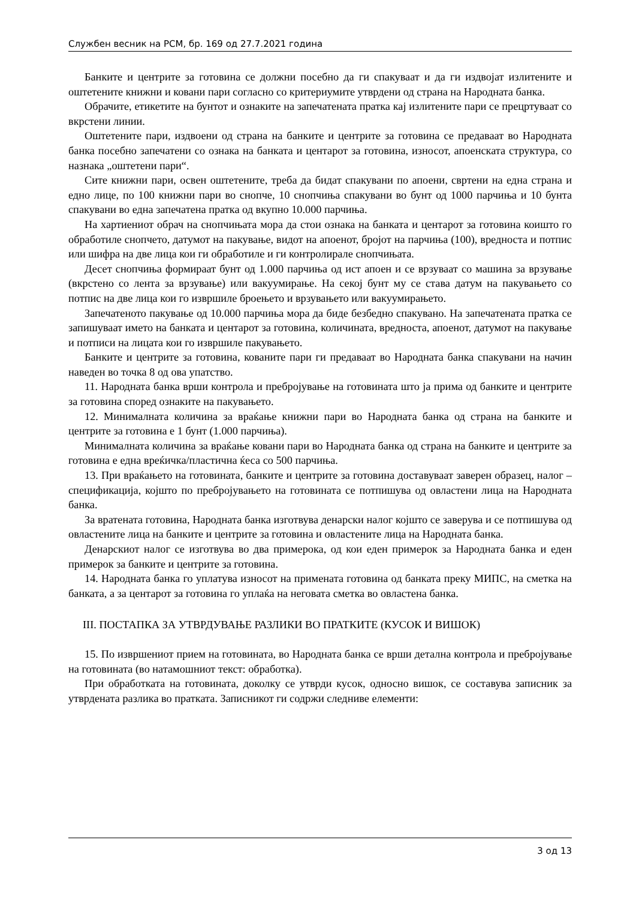Службен весник на РСМ, бр. 169 од 27.7.2021 година
Банките и центрите за готовина се должни посебно да ги спакуваат и да ги издвојат излитените и оштетените книжни и ковани пари согласно со критериумите утврдени од страна на Народната банка.
Обрачите, етикетите на бунтот и ознаките на запечатената пратка кај излитените пари се прецртуваат со вкрстени линии.
Оштетените пари, издвоени од страна на банките и центрите за готовина се предаваат во Народната банка посебно запечатени со ознака на банката и центарот за готовина, износот, апоенската структура, со назнака „оштетени пари“.
Сите книжни пари, освен оштетените, треба да бидат спакувани по апоени, свртени на една страна и едно лице, по 100 книжни пари во снопче, 10 снопчиња спакувани во бунт од 1000 парчиња и 10 бунта спакувани во една запечатена пратка од вкупно 10.000 парчиња.
На хартиениот обрач на снопчињата мора да стои ознака на банката и центарот за готовина коишто го обработиле снопчето, датумот на пакување, видот на апоенот, бројот на парчиња (100), вредноста и потпис или шифра на две лица кои ги обработиле и ги контролирале снопчињата.
Десет снопчиња формираат бунт од 1.000 парчиња од ист апоен и се врзуваат со машина за врзување (вкрстено со лента за врзување) или вакуумирање. На секој бунт му се става датум на пакувањето со потпис на две лица кои го извршиле броењето и врзувањето или вакуумирањето.
Запечатеното пакување од 10.000 парчиња мора да биде безбедно спакувано. На запечатената пратка се запишуваат името на банката и центарот за готовина, количината, вредноста, апоенот, датумот на пакување и потписи на лицата кои го извршиле пакувањето.
Банките и центрите за готовина, кованите пари ги предаваат во Народната банка спакувани на начин наведен во точка 8 од ова упатство.
11. Народната банка врши контрола и пребројување на готовината што ја прима од банките и центрите за готовина според ознаките на пакувањето.
12. Минималната количина за враќање книжни пари во Народната банка од страна на банките и центрите за готовина е 1 бунт (1.000 парчиња).
Минималната количина за враќање ковани пари во Народната банка од страна на банките и центрите за готовина е една вреќичка/пластична ќеса со 500 парчиња.
13. При враќањето на готовината, банките и центрите за готовина доставуваат заверен образец, налог – спецификација, којшто по пребројувањето на готовината се потпишува од овластени лица на Народната банка.
За вратената готовина, Народната банка изготвува денарски налог којшто се заверува и се потпишува од овластените лица на банките и центрите за готовина и овластените лица на Народната банка.
Денарскиот налог се изготвува во два примерока, од кои еден примерок за Народната банка и еден примерок за банките и центрите за готовина.
14. Народната банка го уплатува износот на примената готовина од банката преку МИПС, на сметка на банката, а за центарот за готовина го уплаќа на неговата сметка во овластена банка.
III. ПОСТАПКА ЗА УТВРДУВАЊЕ РАЗЛИКИ ВО ПРАТКИТЕ (КУСОК И ВИШОК)
15. По извршениот прием на готовината, во Народната банка се врши детална контрола и пребројување на готовината (во натамошниот текст: обработка).
При обработката на готовината, доколку се утврди кусок, односно вишок, се составува записник за утврдената разлика во пратката. Записникот ги содржи следниве елементи:
3 од 13